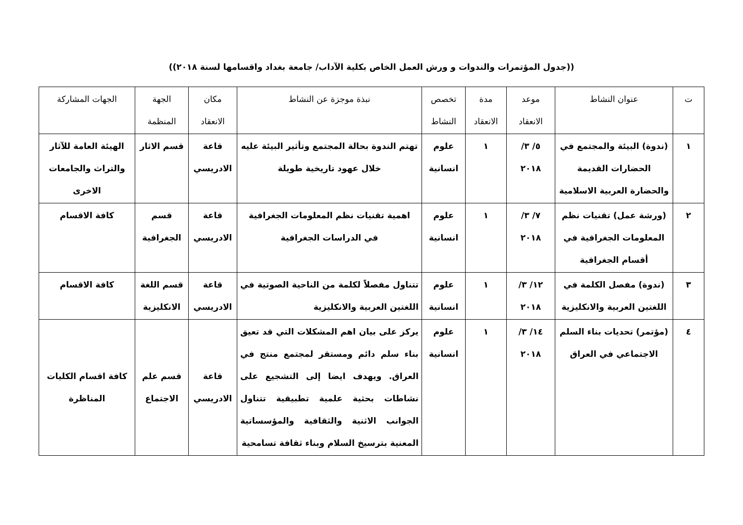((جدول المؤتمرات والندوات و ورش العمل الخاص بكلية الآداب/ جامعة بغداد واقسامها لسنة ٢٠١٨))
| ت | عنوان النشاط | موعد الانعقاد | مدة الانعقاد | تخصص النشاط | نبذة موجزة عن النشاط | مكان الانعقاد | الجهة المنظمة | الجهات المشاركة |
| --- | --- | --- | --- | --- | --- | --- | --- | --- |
| ١ | (ندوة) البيئة والمجتمع في الحضارات القديمة والحضارة العربية الاسلامية | ٥/ ٣/ ٢٠١٨ | ١ | علوم انسانية | تهتم الندوة بحالة المجتمع وتأثير البيئة عليه خلال عهود تاريخية طويلة | قاعة الادريسي | قسم الاثار | الهيئة العامة للآثار والتراث والجامعات الاخرى |
| ٢ | (ورشة عمل) تقنيات نظم المعلومات الجغرافية في أقسام الجغرافية | ٧/ ٣/ ٢٠١٨ | ١ | علوم انسانية | اهمية تقنيات نظم المعلومات الجغرافية في الدراسات الجغرافية | قاعة الادريسي | قسم الجغرافية | كافة الاقسام |
| ٣ | (ندوة) مفصل الكلمة في اللغتين العربية والانكليزية | ١٢/ ٣/ ٢٠١٨ | ١ | علوم انسانية | تتناول مفصلاً لكلمة من الناحية الصوتية في اللغتين العربية والانكليزية | قاعة الادريسي | قسم اللغة الانكليزية | كافة الاقسام |
| ٤ | (مؤتمر) تحديات بناء السلم الاجتماعي في العراق | ١٤/ ٣/ ٢٠١٨ | ١ | علوم انسانية | يركز على بيان اهم المشكلات التي قد تعيق بناء سلم دائم ومستقر لمجتمع منتج في العراق. ويهدف ايضا إلى التشجيع على نشاطات بحثية علمية تطبيقية تتناول الجوانب الاثنية والثقافية والمؤسساتية المعنية بترسيخ السلام وبناء ثقافة تسامحية | قاعة الادريسي | قسم علم الاجتماع | كافة اقسام الكليات المناظرة |